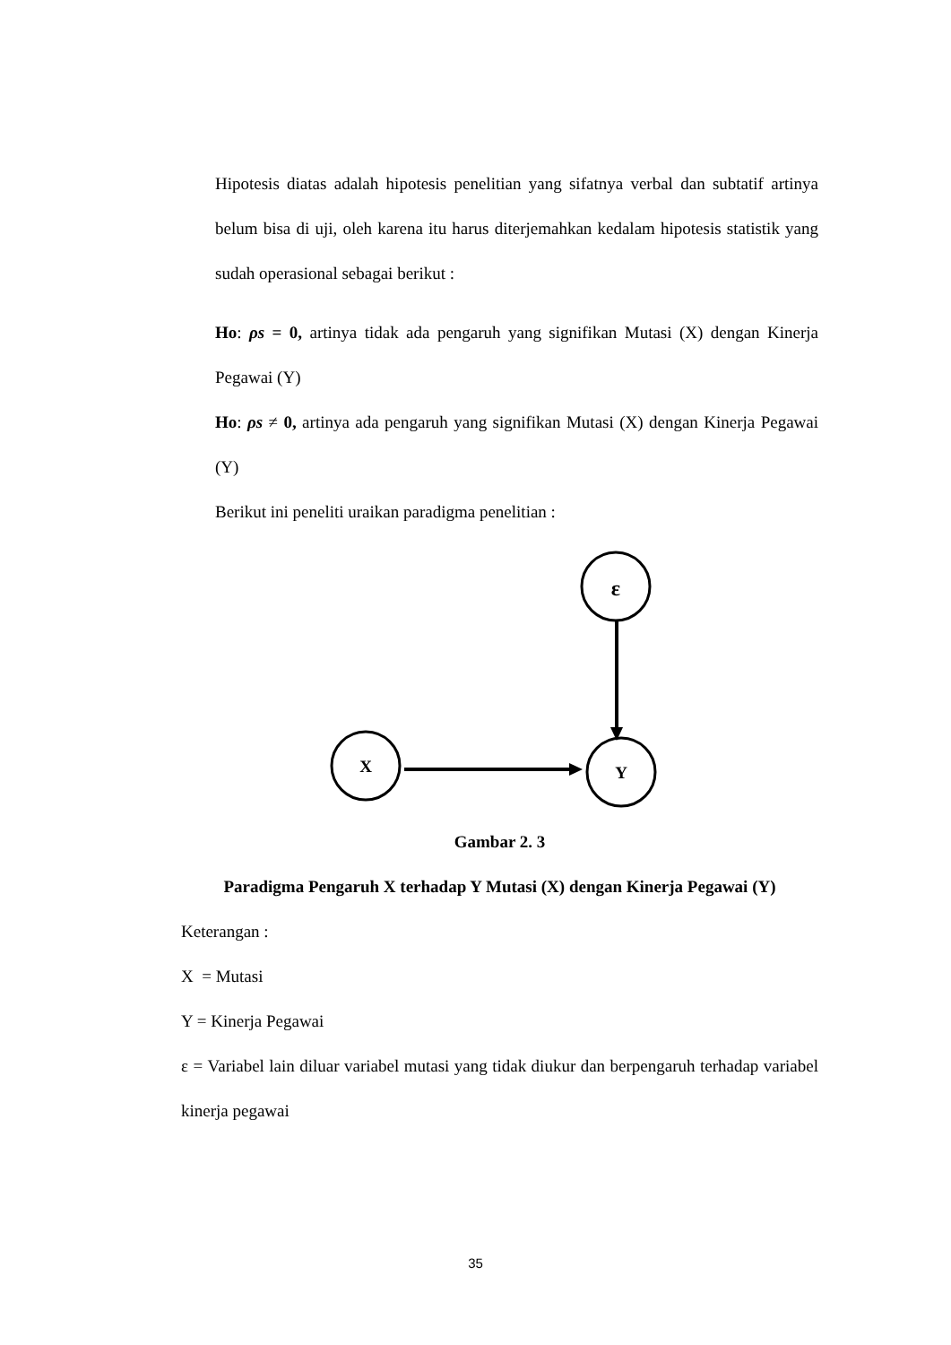Hipotesis diatas adalah hipotesis penelitian yang sifatnya verbal dan subtatif artinya belum bisa di uji, oleh karena itu harus diterjemahkan kedalam hipotesis statistik yang sudah operasional sebagai berikut :
Ho: ρs = 0, artinya tidak ada pengaruh yang signifikan Mutasi (X) dengan Kinerja Pegawai (Y)
Ho: ρs ≠ 0, artinya ada pengaruh yang signifikan Mutasi (X) dengan Kinerja Pegawai (Y)
Berikut ini peneliti uraikan paradigma penelitian :
ε
X
Y
Gambar 2. 3
Paradigma Pengaruh X terhadap Y Mutasi (X) dengan Kinerja Pegawai (Y)
Keterangan :
X = Mutasi
Y = Kinerja Pegawai
ε = Variabel lain diluar variabel mutasi yang tidak diukur dan berpengaruh terhadap variabel kinerja pegawai
35